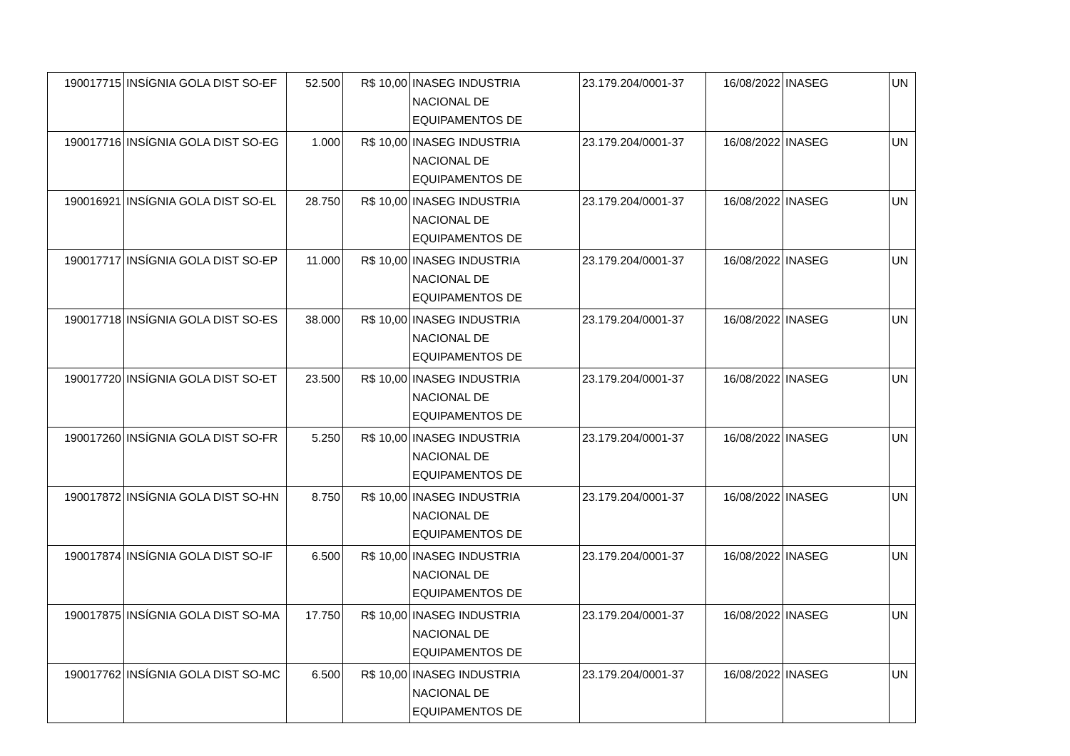| 190017715 | INSÍGNIA GOLA DIST SO-EF | 52.500 | R$ 10,00 | INASEG INDUSTRIA NACIONAL DE EQUIPAMENTOS DE | 23.179.204/0001-37 | 16/08/2022 | INASEG | UN |
| 190017716 | INSÍGNIA GOLA DIST SO-EG | 1.000 | R$ 10,00 | INASEG INDUSTRIA NACIONAL DE EQUIPAMENTOS DE | 23.179.204/0001-37 | 16/08/2022 | INASEG | UN |
| 190016921 | INSÍGNIA GOLA DIST SO-EL | 28.750 | R$ 10,00 | INASEG INDUSTRIA NACIONAL DE EQUIPAMENTOS DE | 23.179.204/0001-37 | 16/08/2022 | INASEG | UN |
| 190017717 | INSÍGNIA GOLA DIST SO-EP | 11.000 | R$ 10,00 | INASEG INDUSTRIA NACIONAL DE EQUIPAMENTOS DE | 23.179.204/0001-37 | 16/08/2022 | INASEG | UN |
| 190017718 | INSÍGNIA GOLA DIST SO-ES | 38.000 | R$ 10,00 | INASEG INDUSTRIA NACIONAL DE EQUIPAMENTOS DE | 23.179.204/0001-37 | 16/08/2022 | INASEG | UN |
| 190017720 | INSÍGNIA GOLA DIST SO-ET | 23.500 | R$ 10,00 | INASEG INDUSTRIA NACIONAL DE EQUIPAMENTOS DE | 23.179.204/0001-37 | 16/08/2022 | INASEG | UN |
| 190017260 | INSÍGNIA GOLA DIST SO-FR | 5.250 | R$ 10,00 | INASEG INDUSTRIA NACIONAL DE EQUIPAMENTOS DE | 23.179.204/0001-37 | 16/08/2022 | INASEG | UN |
| 190017872 | INSÍGNIA GOLA DIST SO-HN | 8.750 | R$ 10,00 | INASEG INDUSTRIA NACIONAL DE EQUIPAMENTOS DE | 23.179.204/0001-37 | 16/08/2022 | INASEG | UN |
| 190017874 | INSÍGNIA GOLA DIST SO-IF | 6.500 | R$ 10,00 | INASEG INDUSTRIA NACIONAL DE EQUIPAMENTOS DE | 23.179.204/0001-37 | 16/08/2022 | INASEG | UN |
| 190017875 | INSÍGNIA GOLA DIST SO-MA | 17.750 | R$ 10,00 | INASEG INDUSTRIA NACIONAL DE EQUIPAMENTOS DE | 23.179.204/0001-37 | 16/08/2022 | INASEG | UN |
| 190017762 | INSÍGNIA GOLA DIST SO-MC | 6.500 | R$ 10,00 | INASEG INDUSTRIA NACIONAL DE EQUIPAMENTOS DE | 23.179.204/0001-37 | 16/08/2022 | INASEG | UN |